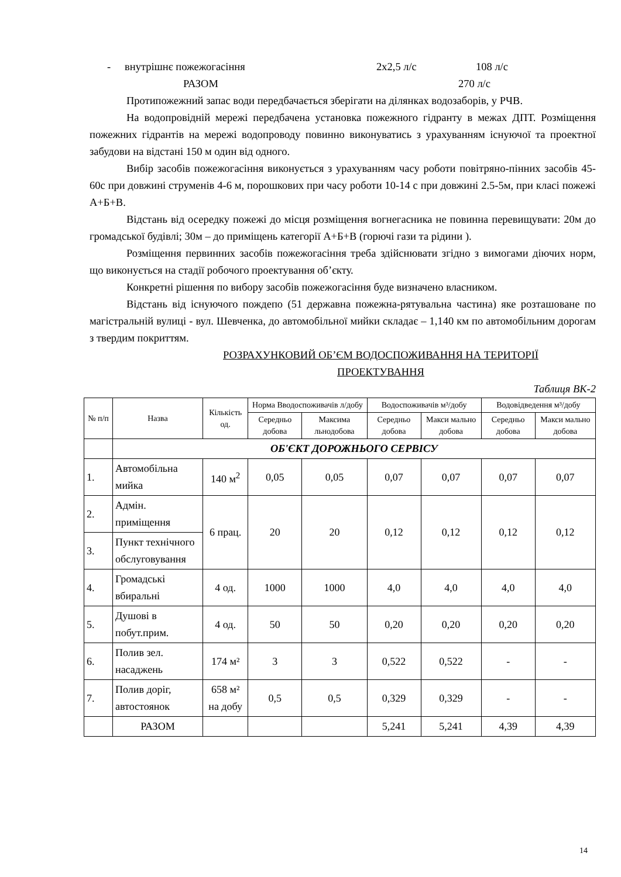- внутрішнє пожежогасіння 2х2,5 л/с 108 л/с
РАЗОМ 270 л/с
Протипожежний запас води передбачається зберігати на ділянках водозаборів, у РЧВ.
На водопровідній мережі передбачена установка пожежного гідранту в межах ДПТ. Розміщення пожежних гідрантів на мережі водопроводу повинно виконуватись з урахуванням існуючої та проектної забудови на відстані 150 м один від одного.
Вибір засобів пожежогасіння виконується з урахуванням часу роботи повітряно-пінних засобів 45-60с при довжині струменів 4-6 м, порошкових при часу роботи 10-14 с при довжині 2.5-5м, при класі пожежі А+Б+В.
Відстань від осередку пожежі до місця розміщення вогнегасника не повинна перевищувати: 20м до громадської будівлі; 30м – до приміщень категорії А+Б+В (горючі гази та рідини ).
Розміщення первинних засобів пожежогасіння треба здійснювати згідно з вимогами діючих норм, що виконується на стадії робочого проектування об’єкту.
Конкретні рішення по вибору засобів пожежогасіння буде визначено власником.
Відстань від існуючого пождепо (51 державна пожежна-рятувальна частина) яке розташоване по магістральній вулиці - вул. Шевченка, до автомобільної мийки складає – 1,140 км по автомобільним дорогам з твердим покриттям.
РОЗРАХУНКОВИЙ ОБ’ЄМ ВОДОСПОЖИВАННЯ НА ТЕРИТОРІЇ
ПРОЕКТУВАННЯ
Таблиця ВК-2
| № п/п | Назва | Кількість од. | Норма Вводоспоживачів л/добу | | Водоспоживачів м³/добу | | Водовідведення м³/добу | |
| --- | --- | --- | --- | --- | --- | --- | --- | --- |
| | | | Середньо добова | Максима льнодобова | Середньо добова | Макси мально добова | Середньо добова | Макси мально добова |
| | ОБ'ЄКТ ДОРОЖНЬОГО СЕРВІСУ | | | | | | | |
| 1. | Автомобільна мийка | 140 м<sup>2</sup> | 0,05 | 0,05 | 0,07 | 0,07 | 0,07 | 0,07 |
| 2. | Адмін. приміщення | 6 прац. | 20 | 20 | 0,12 | 0,12 | 0,12 | 0,12 |
| 3. | Пункт технічного обслуговування | | | | | | | |
| 4. | Громадські вбиральні | 4 од. | 1000 | 1000 | 4,0 | 4,0 | 4,0 | 4,0 |
| 5. | Душові в побут.прим. | 4 од. | 50 | 50 | 0,20 | 0,20 | 0,20 | 0,20 |
| 6. | Полив зел. насаджень | 174 м² | 3 | 3 | 0,522 | 0,522 | - | - |
| 7. | Полив доріг, автостоянок | 658 м² на добу | 0,5 | 0,5 | 0,329 | 0,329 | - | - |
| | РАЗОМ | | | | 5,241 | 5,241 | 4,39 | 4,39 |
14